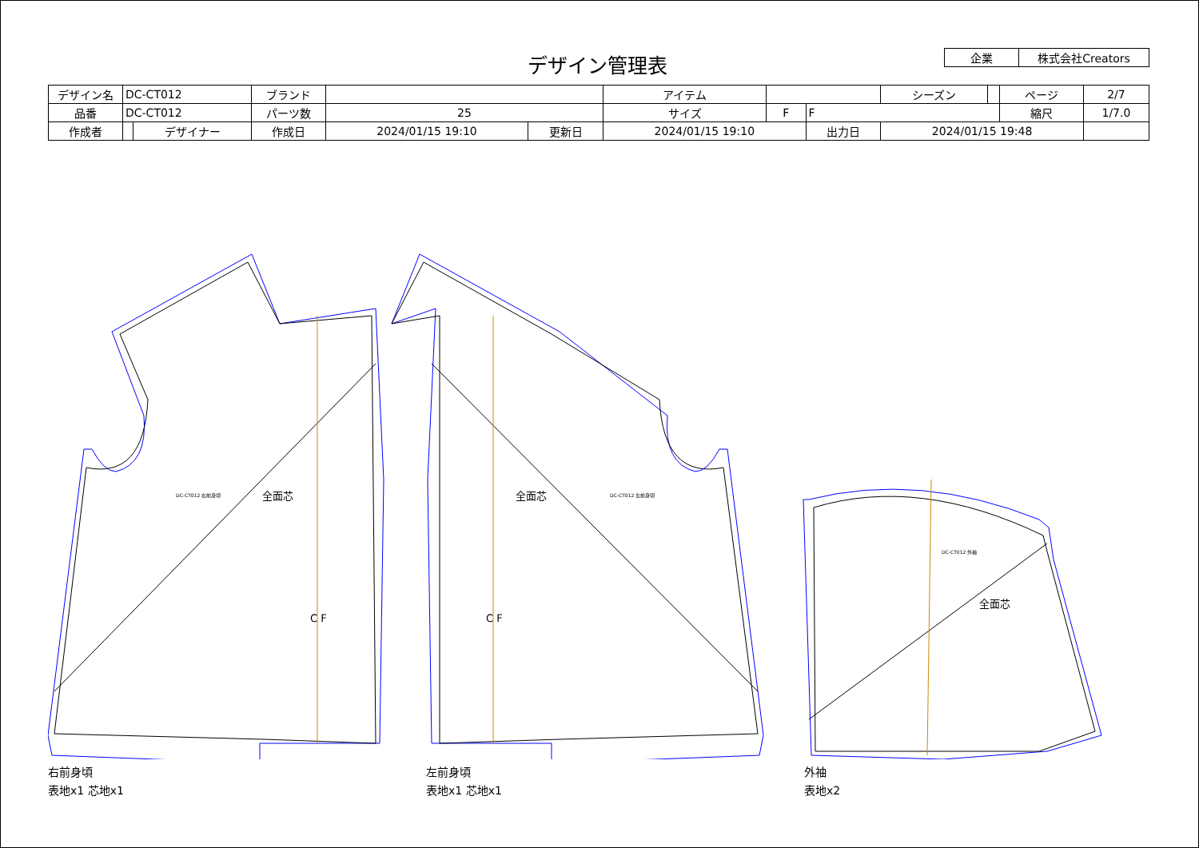デザイン管理表
| 企業 | 株式会社Creators |
| デザイン名 | DC-CT012 | | ブランド | | | アイテム | | | シーズン | | ページ | 2/7 |
| 品番 | DC-CT012 | | パーツ数 | 25 | | サイズ | F | F | | | 縮尺 | 1/7.0 |
| 作成者 | | デザイナー | 作成日 | 2024/01/15 19:10 | 更新日 | 2024/01/15 19:10 | | 出力日 | 2024/01/15 19:48 | | | |
全面芯
全面芯
全面芯
C F
C F
DC-CT012 右前身頃
DC-CT012 左前身頃
DC-CT012 外袖
右前身頃
表地x1 芯地x1
左前身頃
表地x1 芯地x1
外袖
表地x2